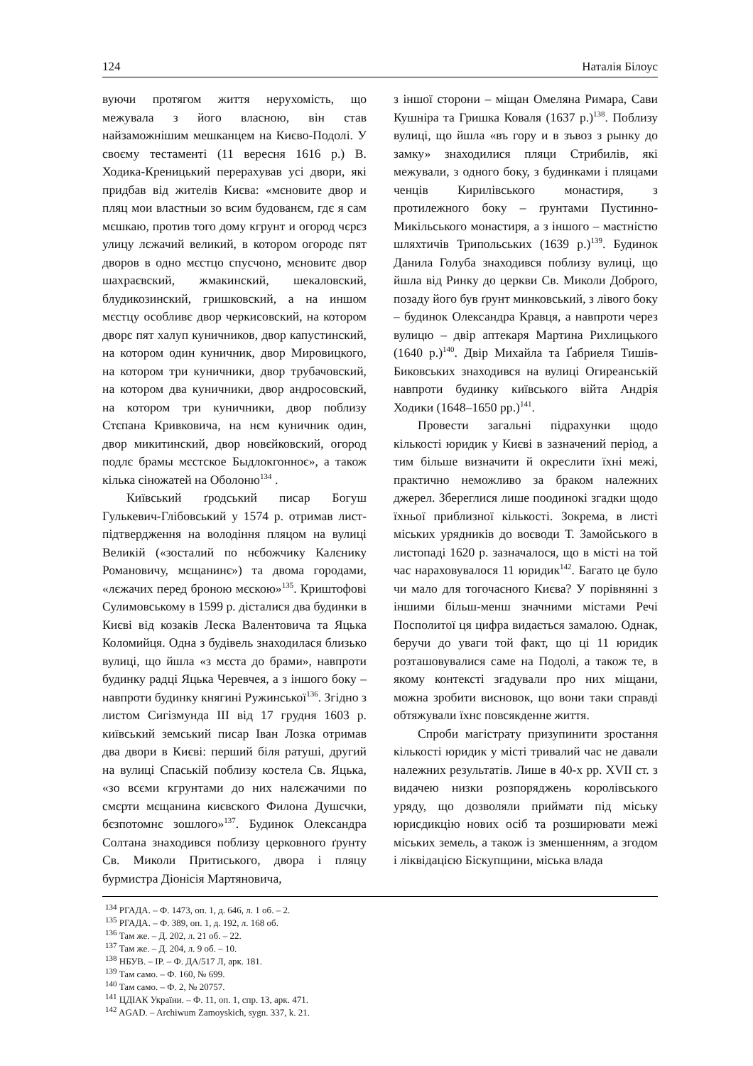124 Наталія Білоус
вуючи протягом життя нерухомість, що межувала з його власною, він став найзаможнішим мешканцем на Києво-Подолі. У своєму тестаменті (11 вересня 1616 р.) В. Ходика-Креницький перерахував усі двори, які придбав від жителів Києва: «мєновите двор и пляц мои властныи зо всим будованєм, гдє я сам мєшкаю, против того дому кгрунт и огород чєрєз улицу лєжачий великий, в котором огородє пят дворов в одно мєстцо спусчоно, мєновитє двор шахраєвский, жмакинский, шекаловский, блудикозинский, гришковский, а на иншом мєстцу особливє двор черкисовский, на котором дворє пят халуп куничников, двор капустинский, на котором один куничник, двор Мировицкого, на котором три куничники, двор трубачовский, на котором два куничники, двор андросовский, на котором три куничники, двор поблизу Стєпана Кривковича, на нєм куничник один, двор микитинский, двор новєйковский, огород подлє брамы мєстское Быдлокгонноє», а також кілька сіножатей на Оболоню<sup>134</sup> .
Київський ґродський писар Богуш Гулькевич-Глібовський у 1574 р. отримав лист-підтвердження на володіння пляцом на вулиці Великій («зосталий по нєбожчику Калєнику Романовичу, мєщанинє») та двома городами, «лєжачих перед броною мєскою»<sup>135</sup>. Криштофові Сулимовському в 1599 р. дісталися два будинки в Києві від козаків Леска Валентовича та Яцька Коломийця. Одна з будівель знаходилася близько вулиці, що йшла «з мєста до брами», навпроти будинку радці Яцька Черевчея, а з іншого боку – навпроти будинку княгині Ружинської<sup>136</sup>. Згідно з листом Сигізмунда ІІІ від 17 грудня 1603 р. київський земський писар Іван Лозка отримав два двори в Києві: перший біля ратуші, другий на вулиці Спаській поблизу костела Св. Яцька, «зо всєми кгрунтами до них налєжачими по смєрти мєщанина києвского Филона Душєчки, бєзпотомнє зошлого»<sup>137</sup>. Будинок Олександра Солтана знаходився поблизу церковного ґрунту Св. Миколи Притиського, двора і пляцу бурмистра Діонісія Мартяновича,
з іншої сторони – міщан Омеляна Римара, Сави Кушніра та Гришка Коваля (1637 р.)<sup>138</sup>. Поблизу вулиці, що йшла «въ гору и в зъвоз з рынку до замку» знаходилися пляци Стрибилів, які межували, з одного боку, з будинками і пляцами ченців Кирилівського монастиря, з протилежного боку – ґрунтами Пустинно-Микільського монастиря, а з іншого – маєтністю шляхтичів Трипольських (1639 р.)<sup>139</sup>. Будинок Данила Голуба знаходився поблизу вулиці, що йшла від Ринку до церкви Св. Миколи Доброго, позаду його був ґрунт минковський, з лівого боку – будинок Олександра Кравця, а навпроти через вулицю – двір аптекаря Мартина Рихлицького (1640 р.)<sup>140</sup>. Двір Михайла та Ґабриеля Тишів-Биковських знаходився на вулиці Огиреанській навпроти будинку київського війта Андрія Ходики (1648–1650 рр.)<sup>141</sup>.
Провести загальні підрахунки щодо кількості юридик у Києві в зазначений період, а тим більше визначити й окреслити їхні межі, практично неможливо за браком належних джерел. Збереглися лише поодинокі згадки щодо їхньої приблизної кількості. Зокрема, в листі міських урядників до воєводи Т. Замойського в листопаді 1620 р. зазначалося, що в місті на той час нараховувалося 11 юридик<sup>142</sup>. Багато це було чи мало для тогочасного Києва? У порівнянні з іншими більш-менш значними містами Речі Посполитої ця цифра видається замалою. Однак, беручи до уваги той факт, що ці 11 юридик розташовувалися саме на Подолі, а також те, в якому контексті згадували про них міщани, можна зробити висновок, що вони таки справді обтяжували їхнє повсякденне життя.
Спроби магістрату призупинити зростання кількості юридик у місті тривалий час не давали належних результатів. Лише в 40-х рр. XVII ст. з видачею низки розпоряджень королівського уряду, що дозволяли приймати під міську юрисдикцію нових осіб та розширювати межі міських земель, а також із зменшенням, а згодом і ліквідацією Біскупщини, міська влада
<sup>134</sup> РГАДА. – Ф. 1473, оп. 1, д. 646, л. 1 об. – 2.
<sup>135</sup> РГАДА. – Ф. 389, оп. 1, д. 192, л. 168 об.
<sup>136</sup> Там же. – Д. 202, л. 21 об. – 22.
<sup>137</sup> Там же. – Д. 204, л. 9 об. – 10.
<sup>138</sup> НБУВ. – ІР. – Ф. ДА/517 Л, арк. 181.
<sup>139</sup> Там само. – Ф. 160, № 699.
<sup>140</sup> Там само. – Ф. 2, № 20757.
<sup>141</sup> ЦДІАК України. – Ф. 11, оп. 1, спр. 13, арк. 471.
<sup>142</sup> AGAD. – Archiwum Zamoyskich, sygn. 337, k. 21.